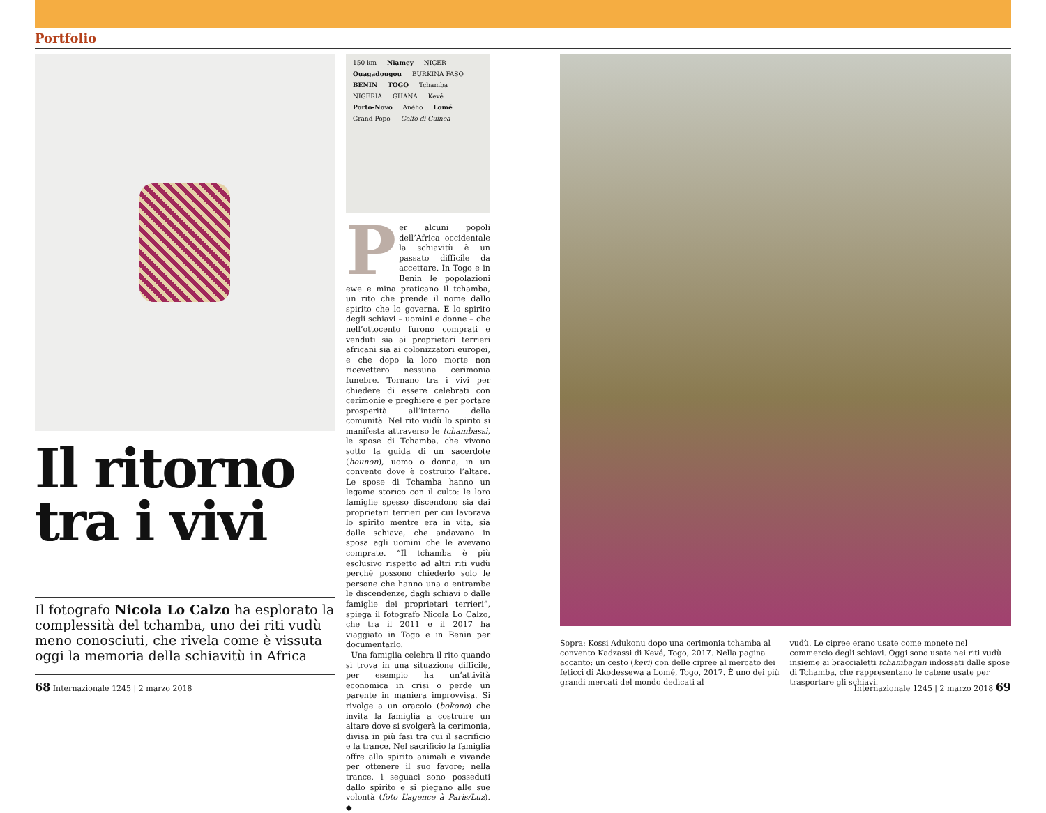Portfolio
Il ritorno tra i vivi
Il fotografo Nicola Lo Calzo ha esplorato la complessità del tchamba, uno dei riti vudù meno conosciuti, che rivela come è vissuta oggi la memoria della schiavitù in Africa
150 km Niamey NIGER Ouagadougou BURKINA FASO BENIN TOGO Tchamba NIGERIA GHANA Kevé Porto-Novo Aného Lomé Grand-Popo Golfo di Guinea
Per alcuni popoli dell’Africa occidentale la schiavitù è un passato difficile da accettare. In Togo e in Benin le popolazioni ewe e mina praticano il tchamba, un rito che prende il nome dallo spirito che lo governa. È lo spirito degli schiavi – uomini e donne – che nell’ottocento furono comprati e venduti sia ai proprietari terrieri africani sia ai colonizzatori europei, e che dopo la loro morte non ricevettero nessuna cerimonia funebre. Tornano tra i vivi per chiedere di essere celebrati con cerimonie e preghiere e per portare prosperità all’interno della comunità. Nel rito vudù lo spirito si manifesta attraverso le tchambassi, le spose di Tchamba, che vivono sotto la guida di un sacerdote (hounon), uomo o donna, in un convento dove è costruito l’altare. Le spose di Tchamba hanno un legame storico con il culto: le loro famiglie spesso discendono sia dai proprietari terrieri per cui lavorava lo spirito mentre era in vita, sia dalle schiave, che andavano in sposa agli uomini che le avevano comprate. “Il tchamba è più esclusivo rispetto ad altri riti vudù perché possono chiederlo solo le persone che hanno una o entrambe le discendenze, dagli schiavi o dalle famiglie dei proprietari terrieri”, spiega il fotografo Nicola Lo Calzo, che tra il 2011 e il 2017 ha viaggiato in Togo e in Benin per documentarlo.
Una famiglia celebra il rito quando si trova in una situazione difficile, per esempio ha un’attività economica in crisi o perde un parente in maniera improvvisa. Si rivolge a un oracolo (bokono) che invita la famiglia a costruire un altare dove si svolgerà la cerimonia, divisa in più fasi tra cui il sacrificio e la trance. Nel sacrificio la famiglia offre allo spirito animali e vivande per ottenere il suo favore; nella trance, i seguaci sono posseduti dallo spirito e si piegano alle sue volontà (foto L’agence à Paris/Luz). ◆
Sopra: Kossi Adukonu dopo una cerimonia tchamba al convento Kadzassi di Kevé, Togo, 2017. Nella pagina accanto: un cesto (kevi) con delle cipree al mercato dei feticci di Akodessewa a Lomé, Togo, 2017. È uno dei più grandi mercati del mondo dedicati al
vudù. Le cipree erano usate come monete nel commercio degli schiavi. Oggi sono usate nei riti vudù insieme ai braccialetti tchambagan indossati dalle spose di Tchamba, che rappresentano le catene usate per trasportare gli schiavi.
68 Internazionale 1245 | 2 marzo 2018 Internazionale 1245 | 2 marzo 2018 69